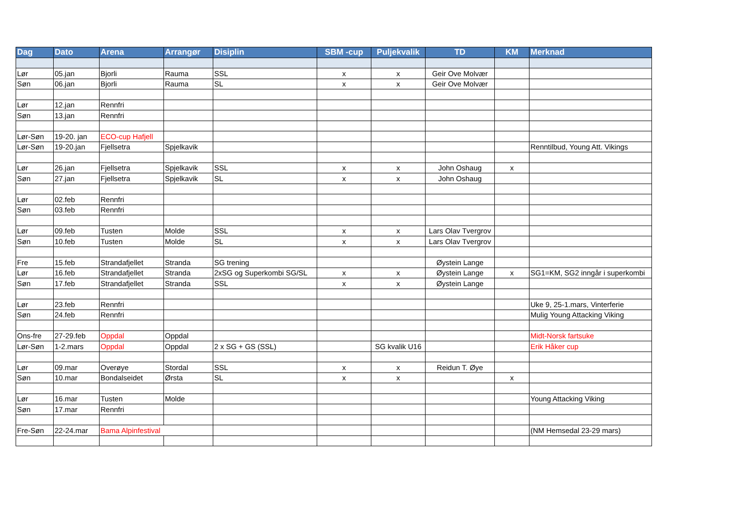| Dag | Dato | Arena | Arrangør | Disiplin | SBM -cup | Puljekvalik | TD | KM | Merknad |
| --- | --- | --- | --- | --- | --- | --- | --- | --- | --- |
| Lør | 05.jan | Bjorli | Rauma | SSL | x | x | Geir Ove Molvær | | |
| Søn | 06.jan | Bjorli | Rauma | SL | x | x | Geir Ove Molvær | | |
| Lør | 12.jan | Rennfri | | | | | | | |
| Søn | 13.jan | Rennfri | | | | | | | |
| Lør-Søn | 19-20. jan | ECO-cup Hafjell | | | | | | | |
| Lør-Søn | 19-20.jan | Fjellsetra | Spjelkavik | | | | | | Renntilbud, Young Att. Vikings |
| Lør | 26.jan | Fjellsetra | Spjelkavik | SSL | x | x | John Oshaug | x | |
| Søn | 27.jan | Fjellsetra | Spjelkavik | SL | x | x | John Oshaug | | |
| Lør | 02.feb | Rennfri | | | | | | | |
| Søn | 03.feb | Rennfri | | | | | | | |
| Lør | 09.feb | Tusten | Molde | SSL | x | x | Lars Olav Tvergrov | | |
| Søn | 10.feb | Tusten | Molde | SL | x | x | Lars Olav Tvergrov | | |
| Fre | 15.feb | Strandafjellet | Stranda | SG trening | | | Øystein Lange | | |
| Lør | 16.feb | Strandafjellet | Stranda | 2xSG og Superkombi SG/SL | x | x | Øystein Lange | x | SG1=KM, SG2 inngår i superkombi |
| Søn | 17.feb | Strandafjellet | Stranda | SSL | x | x | Øystein Lange | | |
| Lør | 23.feb | Rennfri | | | | | | | Uke 9, 25-1.mars, Vinterferie |
| Søn | 24.feb | Rennfri | | | | | | | Mulig Young Attacking Viking |
| Ons-fre | 27-29.feb | Oppdal | Oppdal | | | | | | Midt-Norsk fartsuke |
| Lør-Søn | 1-2.mars | Oppdal | Oppdal | 2 x SG + GS (SSL) | | SG kvalik U16 | | | Erik Håker cup |
| Lør | 09.mar | Overøye | Stordal | SSL | x | x | Reidun T. Øye | | |
| Søn | 10.mar | Bondalseidet | Ørsta | SL | x | x | | x | |
| Lør | 16.mar | Tusten | Molde | | | | | | Young Attacking Viking |
| Søn | 17.mar | Rennfri | | | | | | | |
| Fre-Søn | 22-24.mar | Bama Alpinfestival | | | | | | | (NM Hemsedal 23-29 mars) |